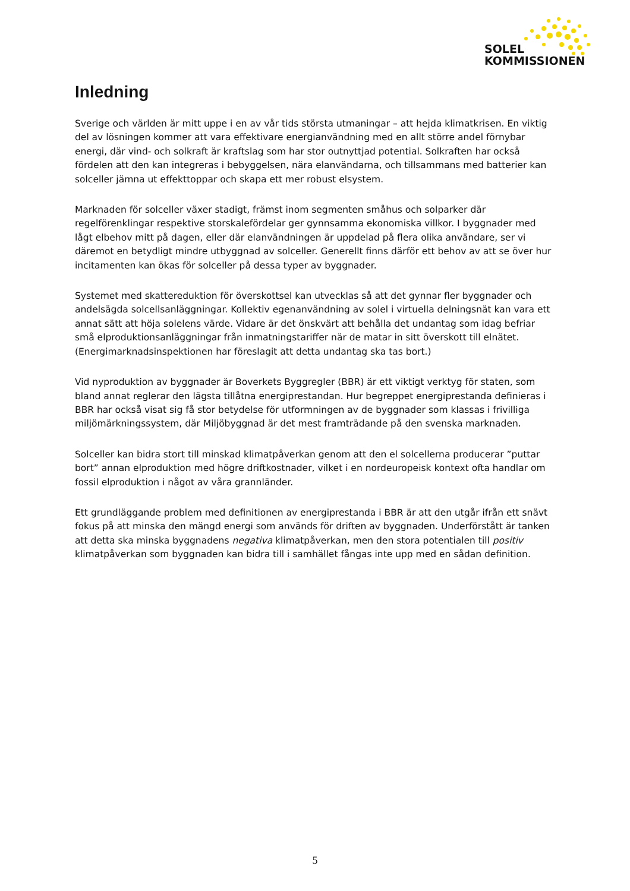SOLEL
KOMMISSIONEN
Inledning
Sverige och världen är mitt uppe i en av vår tids största utmaningar – att hejda klimatkrisen. En viktig del av lösningen kommer att vara effektivare energianvändning med en allt större andel förnybar energi, där vind- och solkraft är kraftslag som har stor outnyttjad potential. Solkraften har också fördelen att den kan integreras i bebyggelsen, nära elanvändarna, och tillsammans med batterier kan solceller jämna ut effekttoppar och skapa ett mer robust elsystem.
Marknaden för solceller växer stadigt, främst inom segmenten småhus och solparker där regelförenklingar respektive storskalefördelar ger gynnsamma ekonomiska villkor. I byggnader med lågt elbehov mitt på dagen, eller där elanvändningen är uppdelad på flera olika användare, ser vi däremot en betydligt mindre utbyggnad av solceller. Generellt finns därför ett behov av att se över hur incitamenten kan ökas för solceller på dessa typer av byggnader.
Systemet med skattereduktion för överskottsel kan utvecklas så att det gynnar fler byggnader och andelsägda solcellsanläggningar. Kollektiv egenanvändning av solel i virtuella delningsnät kan vara ett annat sätt att höja solelens värde. Vidare är det önskvärt att behålla det undantag som idag befriar små elproduktionsanläggningar från inmatningstariffer när de matar in sitt överskott till elnätet. (Energimarknadsinspektionen har föreslagit att detta undantag ska tas bort.)
Vid nyproduktion av byggnader är Boverkets Byggregler (BBR) är ett viktigt verktyg för staten, som bland annat reglerar den lägsta tillåtna energiprestandan. Hur begreppet energiprestanda definieras i BBR har också visat sig få stor betydelse för utformningen av de byggnader som klassas i frivilliga miljömärkningssystem, där Miljöbyggnad är det mest framträdande på den svenska marknaden.
Solceller kan bidra stort till minskad klimatpåverkan genom att den el solcellerna producerar ”puttar bort” annan elproduktion med högre driftkostnader, vilket i en nordeuropeisk kontext ofta handlar om fossil elproduktion i något av våra grannländer.
Ett grundläggande problem med definitionen av energiprestanda i BBR är att den utgår ifrån ett snävt fokus på att minska den mängd energi som används för driften av byggnaden. Underförstått är tanken att detta ska minska byggnadens negativa klimatpåverkan, men den stora potentialen till positiv klimatpåverkan som byggnaden kan bidra till i samhället fångas inte upp med en sådan definition.
5